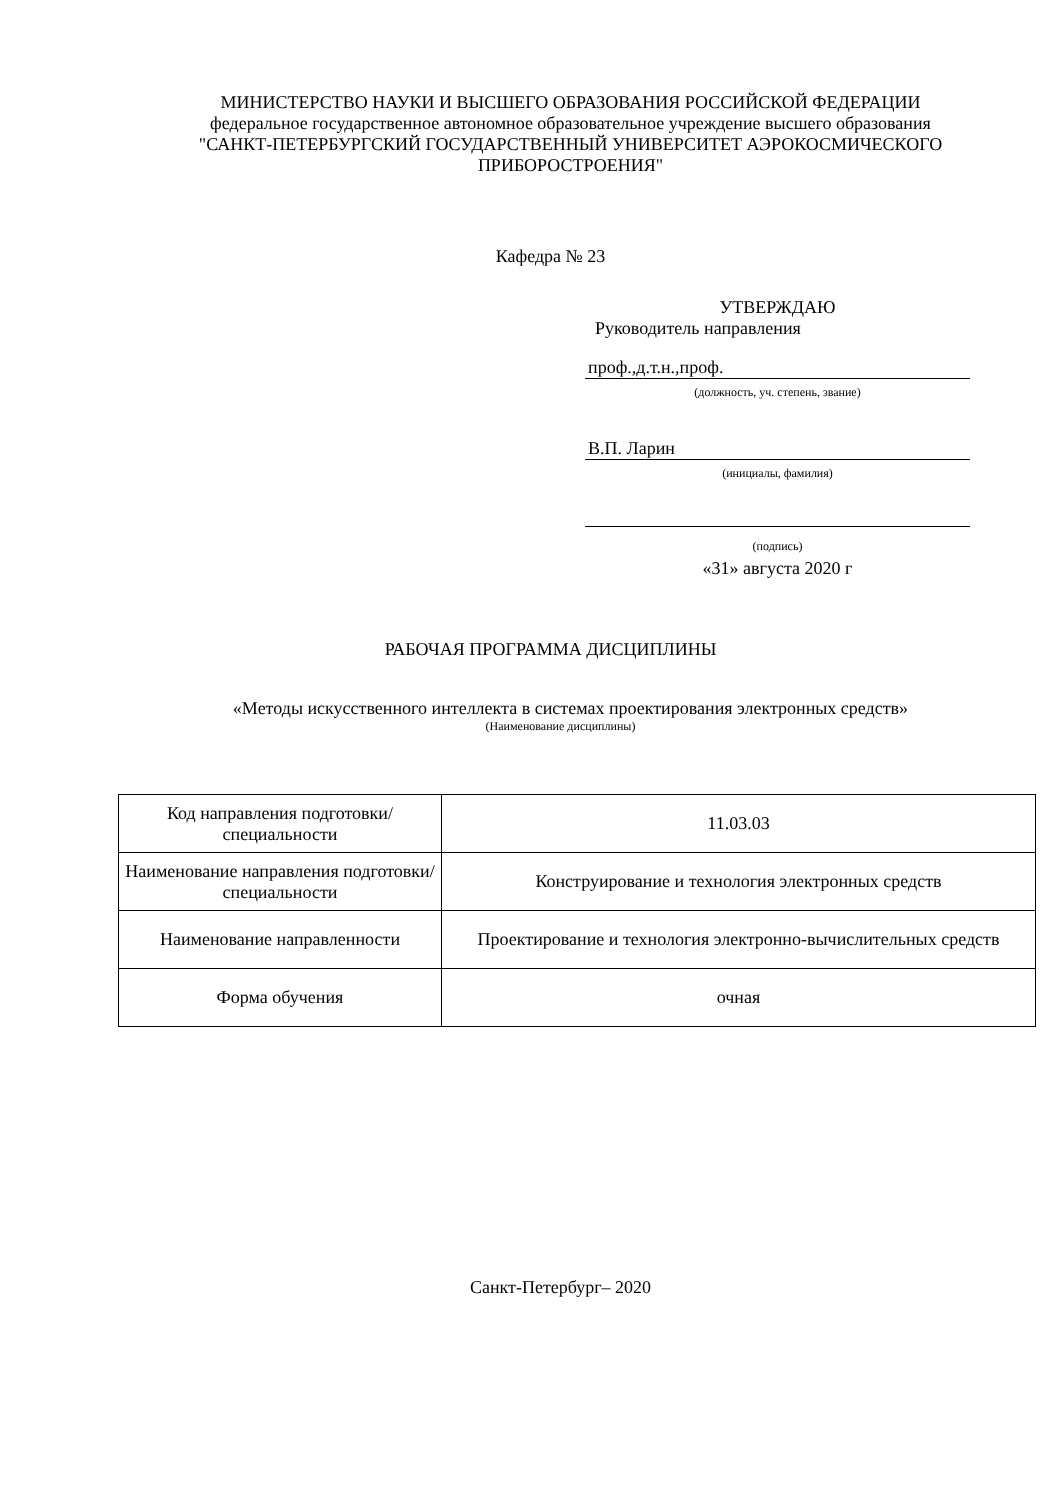МИНИСТЕРСТВО НАУКИ И ВЫСШЕГО ОБРАЗОВАНИЯ РОССИЙСКОЙ ФЕДЕРАЦИИ
федеральное государственное автономное образовательное учреждение высшего образования
"САНКТ-ПЕТЕРБУРГСКИЙ ГОСУДАРСТВЕННЫЙ УНИВЕРСИТЕТ АЭРОКОСМИЧЕСКОГО ПРИБОРОСТРОЕНИЯ"
Кафедра № 23
УТВЕРЖДАЮ
Руководитель направления
проф.,д.т.н.,проф.
(должность, уч. степень, звание)
В.П. Ларин
(инициалы, фамилия)
(подпись)
«31» августа 2020 г
РАБОЧАЯ ПРОГРАММА ДИСЦИПЛИНЫ
«Методы искусственного интеллекта в системах проектирования электронных средств»
(Наименование дисциплины)
| Код направления подготовки/ специальности | 11.03.03 |
| Наименование направления подготовки/ специальности | Конструирование и технология электронных средств |
| Наименование направленности | Проектирование и технология электронно-вычислительных средств |
| Форма обучения | очная |
Санкт-Петербург– 2020